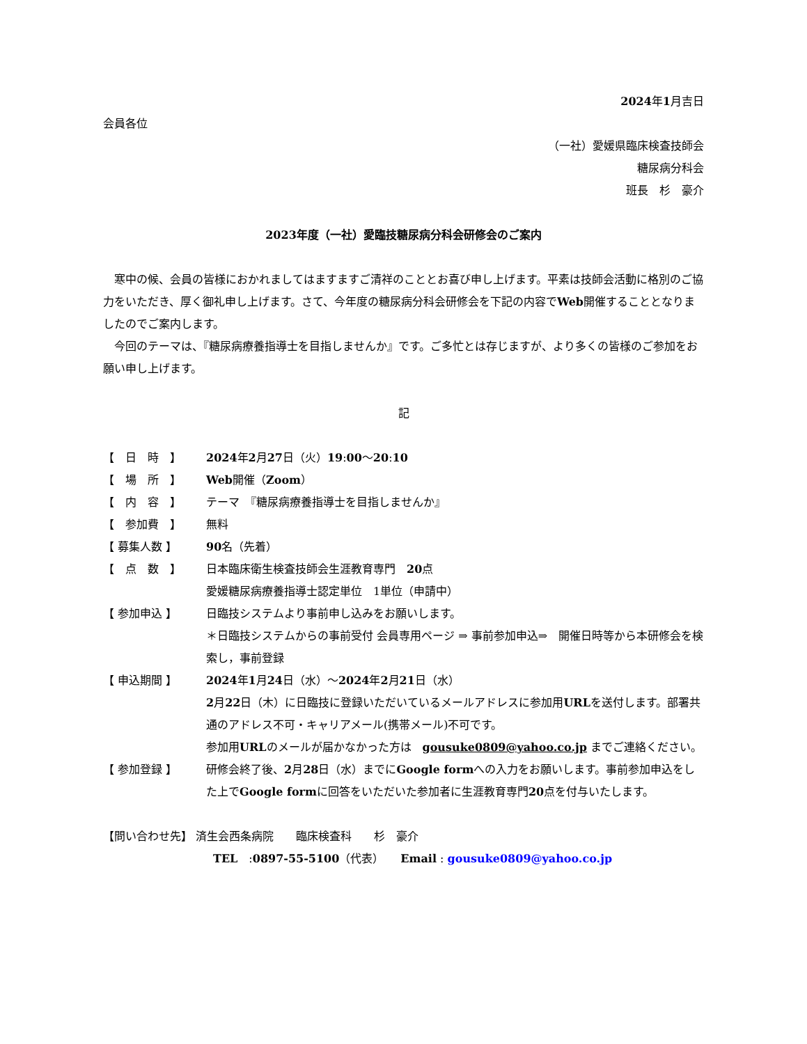2024年1月吉日
会員各位
（一社）愛媛県臨床検査技師会
糖尿病分科会
班長　杉　豪介
2023年度（一社）愛臨技糖尿病分科会研修会のご案内
　寒中の候、会員の皆様におかれましてはますますご清祥のこととお喜び申し上げます。平素は技師会活動に格別のご協力をいただき、厚く御礼申し上げます。さて、今年度の糖尿病分科会研修会を下記の内容でWeb開催することとなりましたのでご案内します。
　今回のテーマは、『糖尿病療養指導士を目指しませんか』です。ご多忙とは存じますが、より多くの皆様のご参加をお願い申し上げます。
記
| 【 日 時 】 | 2024 年 2 月 27 日（火） 19 : 00 ～ 20 : 10 |
| 【 場 所 】 | Web 開催（ Zoom ） |
| 【 内 容 】 | テーマ 『糖尿病療養指導士を目指しませんか』 |
| 【 参加費 】 | 無料 |
| 【 募集人数 】 | 90 名（先着） |
| 【 点 数 】 | 日本臨床衛生検査技師会生涯教育専門 20 点 愛媛糖尿病療養指導士認定単位 1単位（申請中） |
| 【 参加申込 】 | 日臨技システムより事前申し込みをお願いします。 ＊日臨技システムからの事前受付 会員専用ページ ⇒ 事前参加申込⇒ 開催日時等から本研修会を検索し，事前登録 |
| 【 申込期間 】 | 2024 年 1 月 24 日（水）～ 2024 年 2 月 21 日（水） 2 月 22 日（木）に日臨技に登録いただいているメールアドレスに参加用 URL を送付します。部署共通のアドレス不可・キャリアメール(携帯メール)不可です。 参加用 URL のメールが届かなかった方は gousuke0809@yahoo.co.jp までご連絡ください。 |
| 【 参加登録 】 | 研修会終了後、 2 月 28 日（水）までに Google form への入力をお願いします。事前参加申込をした上で Google form に回答をいただいた参加者に生涯教育専門 20 点を付与いたします。 |
【問い合わせ先】 済生会西条病院　　臨床検査科　　杉　豪介
TEL　:0897-55-5100（代表）　　Email : gousuke0809@yahoo.co.jp